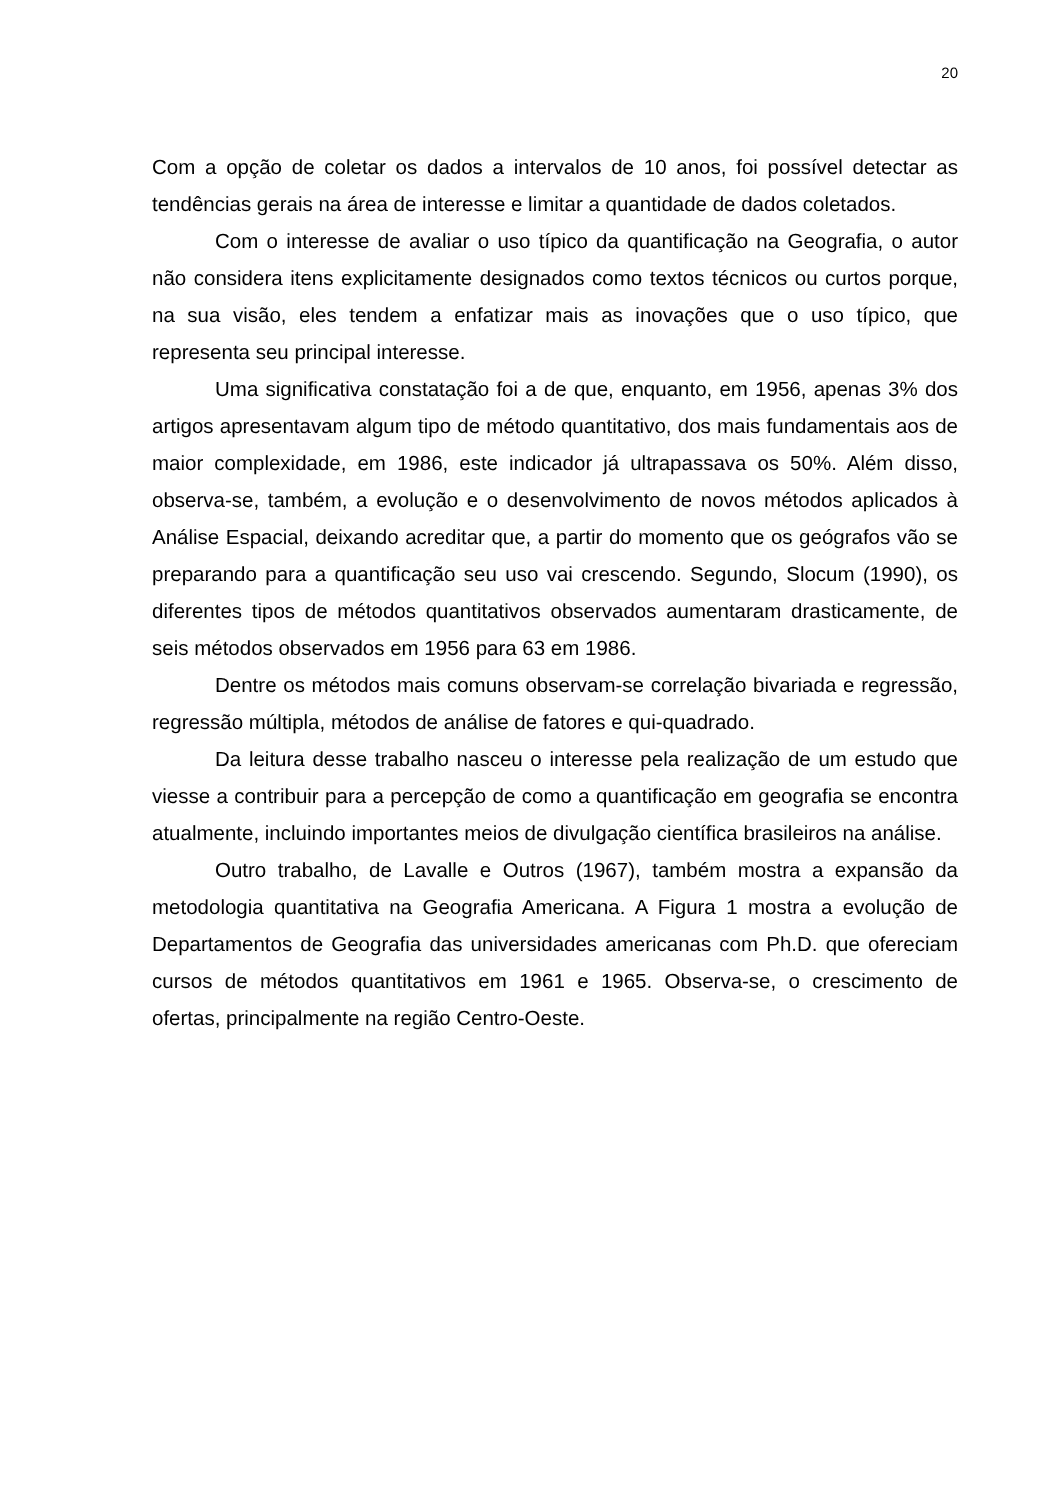20
Com a opção de coletar os dados a intervalos de 10 anos, foi possível detectar as tendências gerais na área de interesse e limitar a quantidade de dados coletados.
Com o interesse de avaliar o uso típico da quantificação na Geografia, o autor não considera itens explicitamente designados como textos técnicos ou curtos porque, na sua visão, eles tendem a enfatizar mais as inovações que o uso típico, que representa seu principal interesse.
Uma significativa constatação foi a de que, enquanto, em 1956, apenas 3% dos artigos apresentavam algum tipo de método quantitativo, dos mais fundamentais aos de maior complexidade, em 1986, este indicador já ultrapassava os 50%. Além disso, observa-se, também, a evolução e o desenvolvimento de novos métodos aplicados à Análise Espacial, deixando acreditar que, a partir do momento que os geógrafos vão se preparando para a quantificação seu uso vai crescendo. Segundo, Slocum (1990), os diferentes tipos de métodos quantitativos observados aumentaram drasticamente, de seis métodos observados em 1956 para 63 em 1986.
Dentre os métodos mais comuns observam-se correlação bivariada e regressão, regressão múltipla, métodos de análise de fatores e qui-quadrado.
Da leitura desse trabalho nasceu o interesse pela realização de um estudo que viesse a contribuir para a percepção de como a quantificação em geografia se encontra atualmente, incluindo importantes meios de divulgação científica brasileiros na análise.
Outro trabalho, de Lavalle e Outros (1967), também mostra a expansão da metodologia quantitativa na Geografia Americana. A Figura 1 mostra a evolução de Departamentos de Geografia das universidades americanas com Ph.D. que ofereciam cursos de métodos quantitativos em 1961 e 1965. Observa-se, o crescimento de ofertas, principalmente na região Centro-Oeste.